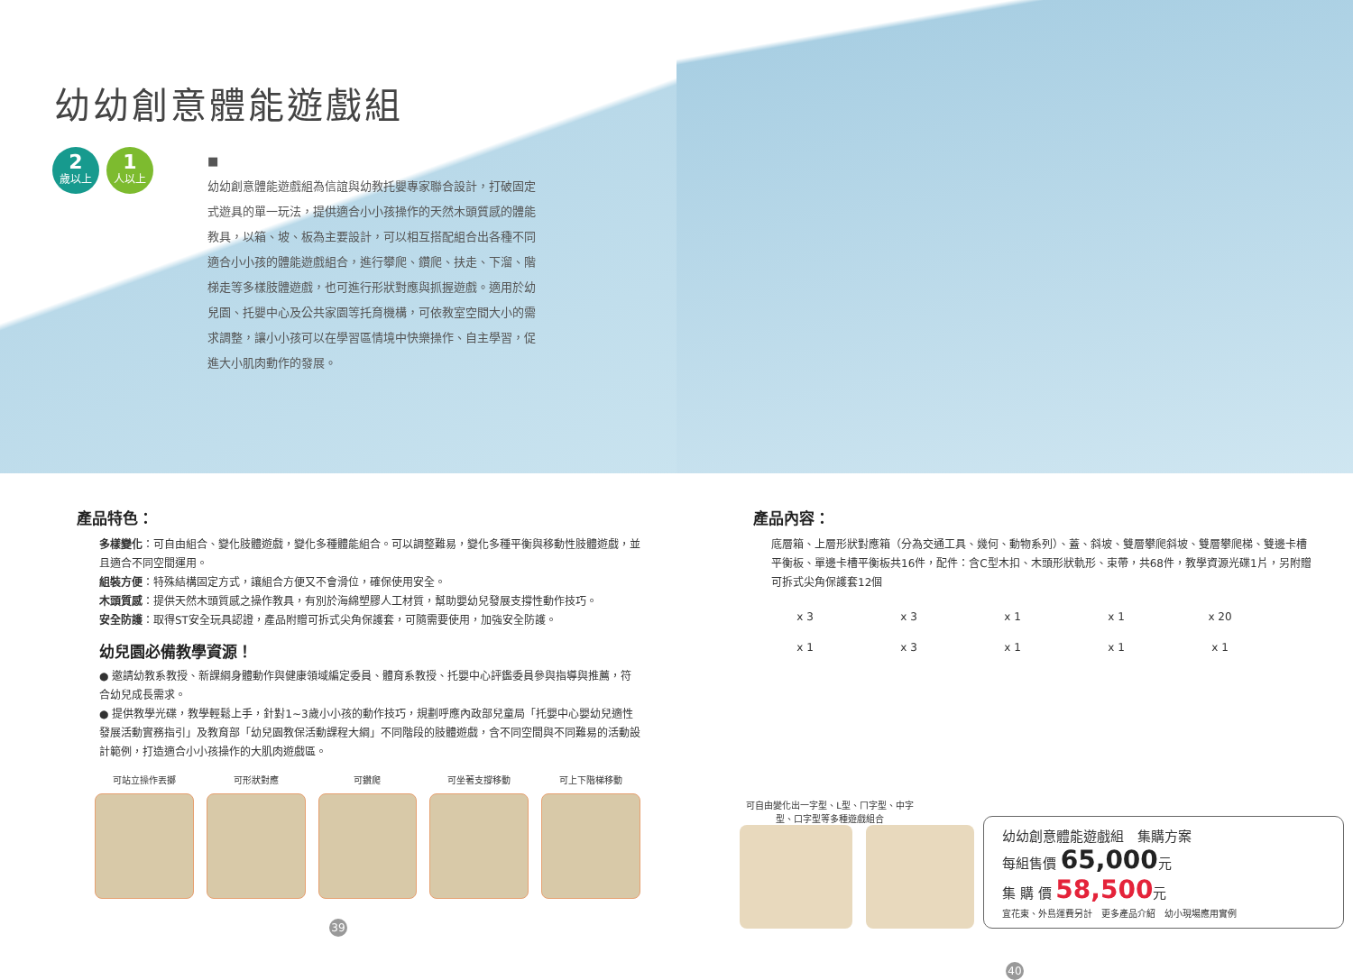幼幼創意體能遊戲組
2
歲以上
1
人以上
■
幼幼創意體能遊戲組為信誼與幼教托嬰專家聯合設計，打破固定式遊具的單一玩法，提供適合小小孩操作的天然木頭質感的體能教具，以箱、坡、板為主要設計，可以相互搭配組合出各種不同適合小小孩的體能遊戲組合，進行攀爬、鑽爬、扶走、下溜、階梯走等多樣肢體遊戲，也可進行形狀對應與抓握遊戲。適用於幼兒園、托嬰中心及公共家園等托育機構，可依教室空間大小的需求調整，讓小小孩可以在學習區情境中快樂操作、自主學習，促進大小肌肉動作的發展。
產品特色：
多樣變化：可自由組合、變化肢體遊戲，變化多種體能組合。可以調整難易，變化多種平衡與移動性肢體遊戲，並且適合不同空間運用。
組裝方便：特殊結構固定方式，讓組合方便又不會滑位，確保使用安全。
木頭質感：提供天然木頭質感之操作教具，有別於海綿塑膠人工材質，幫助嬰幼兒發展支撐性動作技巧。
安全防護：取得ST安全玩具認證，產品附贈可拆式尖角保護套，可隨需要使用，加強安全防護。
幼兒園必備教學資源！
● 邀請幼教系教授、新課綱身體動作與健康領域編定委員、體育系教授、托嬰中心評鑑委員參與指導與推薦，符合幼兒成長需求。
● 提供教學光碟，教學輕鬆上手，針對1~3歲小小孩的動作技巧，規劃呼應內政部兒童局「托嬰中心嬰幼兒適性發展活動實務指引」及教育部「幼兒園教保活動課程大綱」不同階段的肢體遊戲，含不同空間與不同難易的活動設計範例，打造適合小小孩操作的大肌肉遊戲區。
可站立操作丟擲 可形狀對應 可鑽爬 可坐著支撐移動 可上下階梯移動
39
產品內容：
底層箱、上層形狀對應箱（分為交通工具、幾何、動物系列）、蓋、斜坡、雙層攀爬斜坡、雙層攀爬梯、雙邊卡槽平衡板、單邊卡槽平衡板共16件，配件：含C型木扣、木頭形狀軌形、束帶，共68件，教學資源光碟1片，另附贈可拆式尖角保護套12個
x 3
x 3
x 1
x 1
x 20
x 1
x 3
x 1
x 1
x 1
可自由變化出一字型、L型、ㄇ字型、中字型、口字型等多種遊戲組合
幼幼創意體能遊戲組　集購方案
每組售價 65,000元
集 購 價 58,500元
宜花東、外島運費另計　更多產品介紹　幼小現場應用實例
40